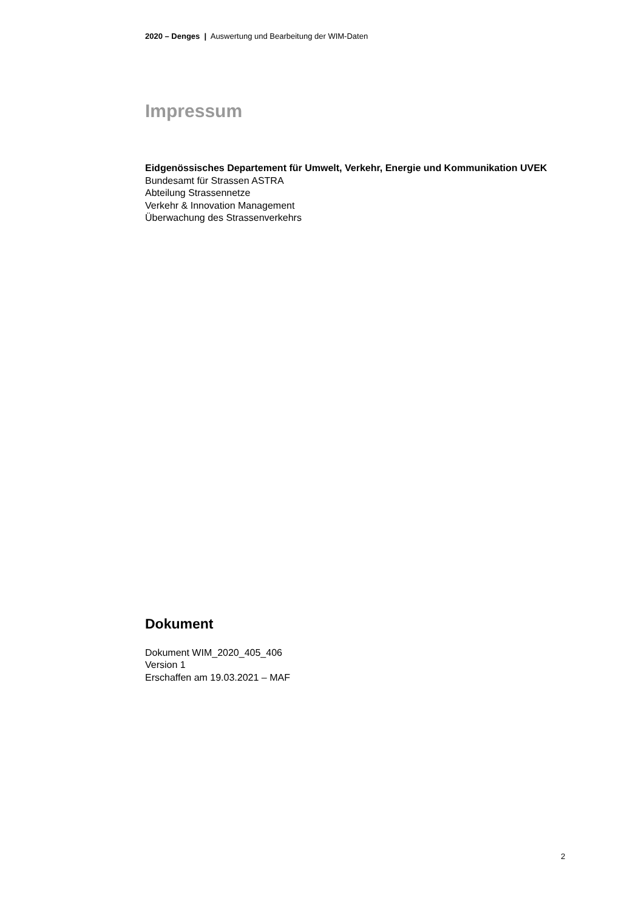2020 – Denges | Auswertung und Bearbeitung der WIM-Daten
Impressum
Eidgenössisches Departement für Umwelt, Verkehr, Energie und Kommunikation UVEK
Bundesamt für Strassen ASTRA
Abteilung Strassennetze
Verkehr & Innovation Management
Überwachung des Strassenverkehrs
Dokument
Dokument WIM_2020_405_406
Version 1
Erschaffen am 19.03.2021 – MAF
2